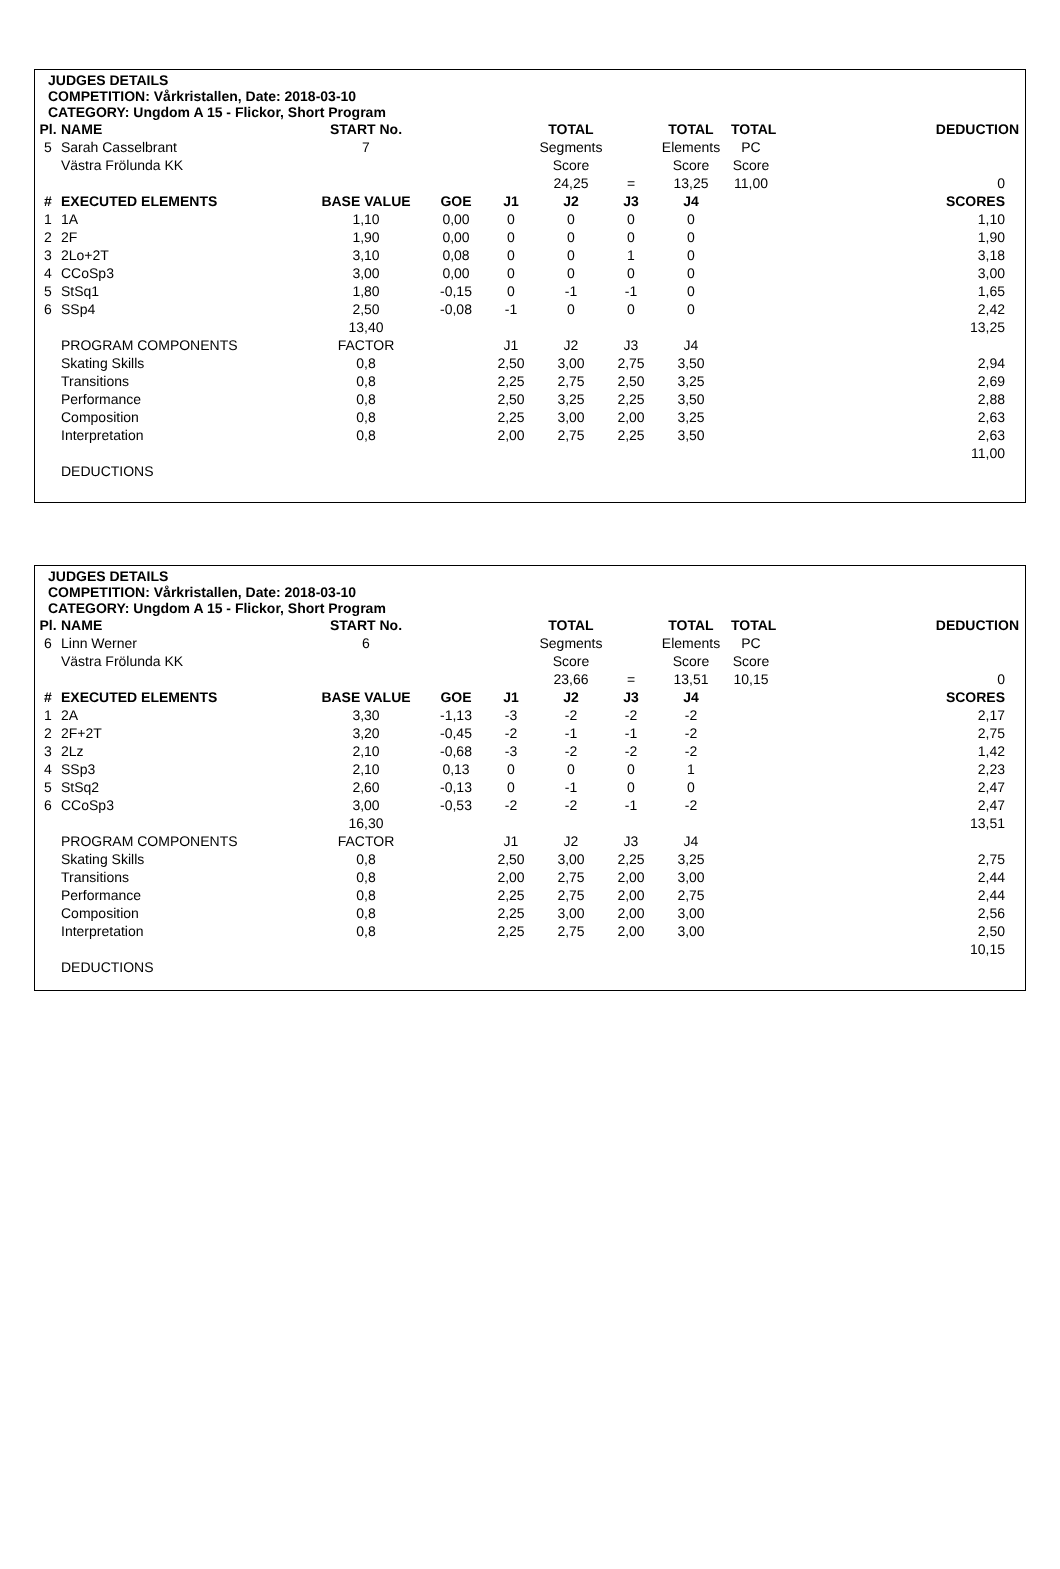JUDGES DETAILS
COMPETITION: Vårkristallen, Date: 2018-03-10
CATEGORY: Ungdom A 15 - Flickor, Short Program
| Pl. | NAME | START No. | | | TOTAL | | TOTAL | TOTAL | DEDUCTION |
| 5 | Sarah Casselbrant | 7 | | | Segments | | Elements | PC | |
| | Västra Frölunda KK | | | | Score | | Score | Score | |
| | | | | | 24,25 | = | 13,25 | 11,00 | 0 |
| # | EXECUTED ELEMENTS | BASE VALUE | GOE | J1 | J2 | J3 | J4 | | SCORES |
| 1 | 1A | 1,10 | 0,00 | 0 | 0 | 0 | 0 | | 1,10 |
| 2 | 2F | 1,90 | 0,00 | 0 | 0 | 0 | 0 | | 1,90 |
| 3 | 2Lo+2T | 3,10 | 0,08 | 0 | 0 | 1 | 0 | | 3,18 |
| 4 | CCoSp3 | 3,00 | 0,00 | 0 | 0 | 0 | 0 | | 3,00 |
| 5 | StSq1 | 1,80 | -0,15 | 0 | -1 | -1 | 0 | | 1,65 |
| 6 | SSp4 | 2,50 | -0,08 | -1 | 0 | 0 | 0 | | 2,42 |
| | | 13,40 | | | | | | | 13,25 |
| | PROGRAM COMPONENTS | FACTOR | | J1 | J2 | J3 | J4 | | |
| | Skating Skills | 0,8 | | 2,50 | 3,00 | 2,75 | 3,50 | | 2,94 |
| | Transitions | 0,8 | | 2,25 | 2,75 | 2,50 | 3,25 | | 2,69 |
| | Performance | 0,8 | | 2,50 | 3,25 | 2,25 | 3,50 | | 2,88 |
| | Composition | 0,8 | | 2,25 | 3,00 | 2,00 | 3,25 | | 2,63 |
| | Interpretation | 0,8 | | 2,00 | 2,75 | 2,25 | 3,50 | | 2,63 |
| | | | | | | | | | 11,00 |
| | DEDUCTIONS | | | | | | | | |
JUDGES DETAILS
COMPETITION: Vårkristallen, Date: 2018-03-10
CATEGORY: Ungdom A 15 - Flickor, Short Program
| Pl. | NAME | START No. | | | TOTAL | | TOTAL | TOTAL | DEDUCTION |
| 6 | Linn Werner | 6 | | | Segments | | Elements | PC | |
| | Västra Frölunda KK | | | | Score | | Score | Score | |
| | | | | | 23,66 | = | 13,51 | 10,15 | 0 |
| # | EXECUTED ELEMENTS | BASE VALUE | GOE | J1 | J2 | J3 | J4 | | SCORES |
| 1 | 2A | 3,30 | -1,13 | -3 | -2 | -2 | -2 | | 2,17 |
| 2 | 2F+2T | 3,20 | -0,45 | -2 | -1 | -1 | -2 | | 2,75 |
| 3 | 2Lz | 2,10 | -0,68 | -3 | -2 | -2 | -2 | | 1,42 |
| 4 | SSp3 | 2,10 | 0,13 | 0 | 0 | 0 | 1 | | 2,23 |
| 5 | StSq2 | 2,60 | -0,13 | 0 | -1 | 0 | 0 | | 2,47 |
| 6 | CCoSp3 | 3,00 | -0,53 | -2 | -2 | -1 | -2 | | 2,47 |
| | | 16,30 | | | | | | | 13,51 |
| | PROGRAM COMPONENTS | FACTOR | | J1 | J2 | J3 | J4 | | |
| | Skating Skills | 0,8 | | 2,50 | 3,00 | 2,25 | 3,25 | | 2,75 |
| | Transitions | 0,8 | | 2,00 | 2,75 | 2,00 | 3,00 | | 2,44 |
| | Performance | 0,8 | | 2,25 | 2,75 | 2,00 | 2,75 | | 2,44 |
| | Composition | 0,8 | | 2,25 | 3,00 | 2,00 | 3,00 | | 2,56 |
| | Interpretation | 0,8 | | 2,25 | 2,75 | 2,00 | 3,00 | | 2,50 |
| | | | | | | | | | 10,15 |
| | DEDUCTIONS | | | | | | | | |